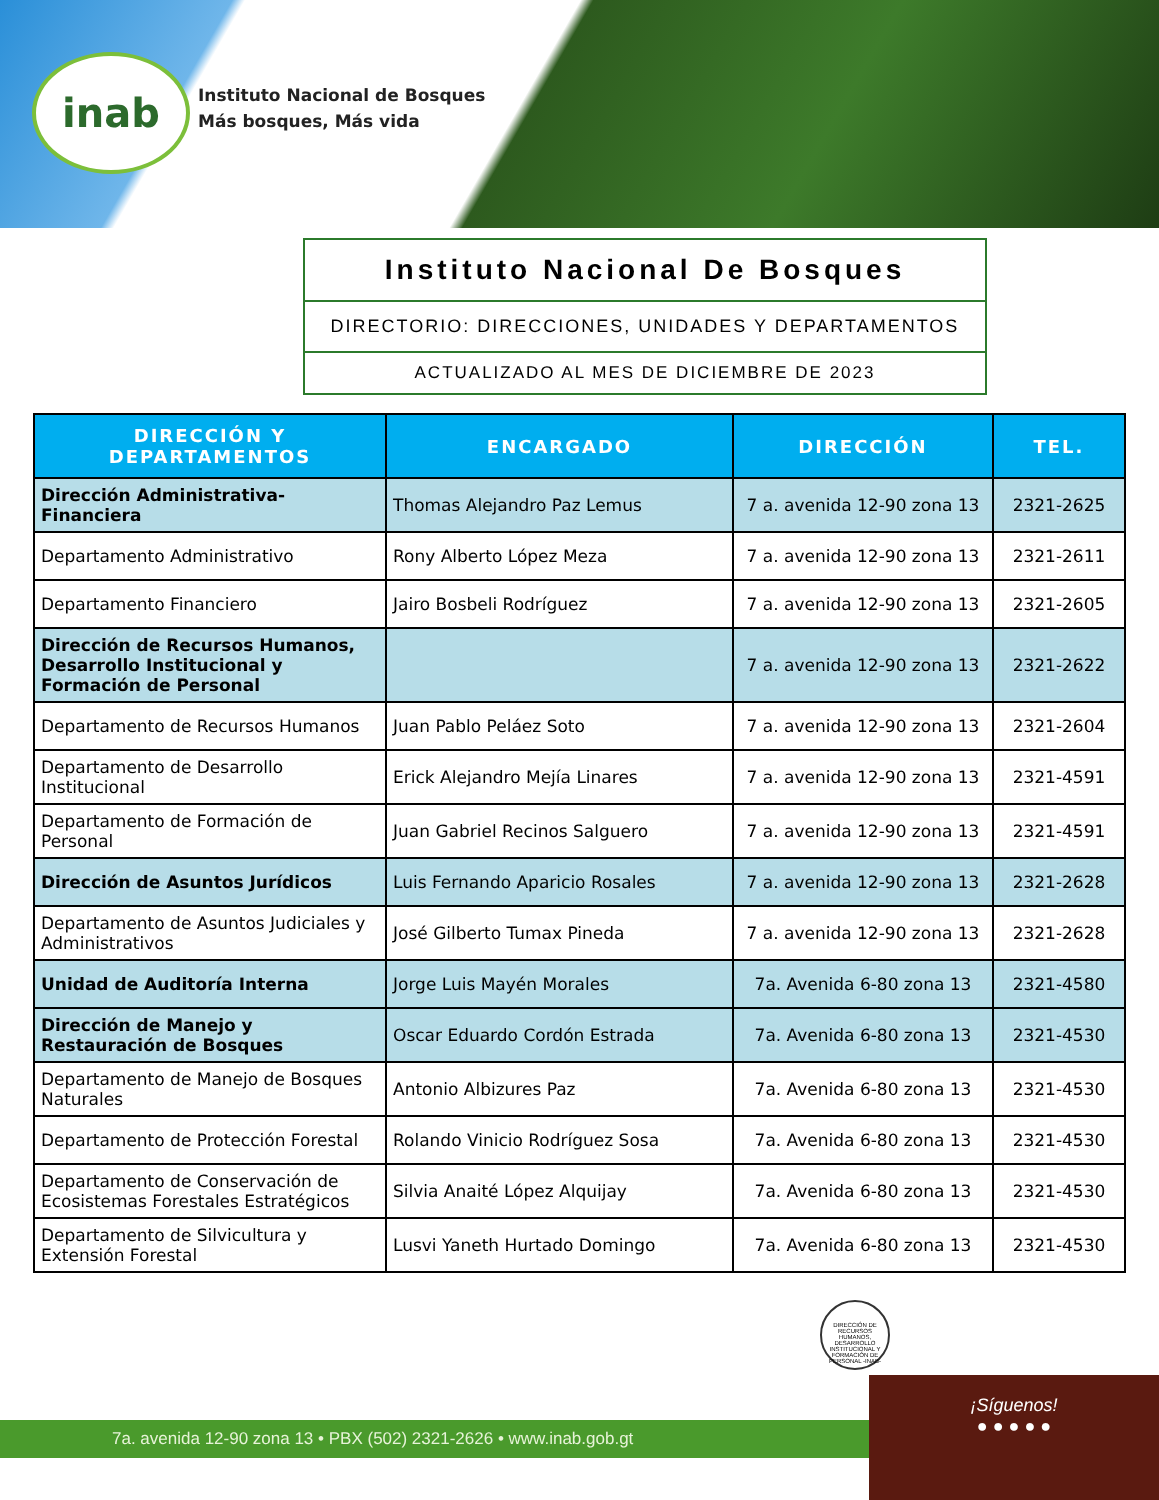inab
Instituto Nacional de Bosques
Más bosques, Más vida
Instituto Nacional De Bosques
DIRECTORIO: DIRECCIONES, UNIDADES Y DEPARTAMENTOS
ACTUALIZADO AL MES DE DICIEMBRE DE 2023
| DIRECCIÓN Y DEPARTAMENTOS | ENCARGADO | DIRECCIÓN | TEL. |
| --- | --- | --- | --- |
| Dirección Administrativa-Financiera | Thomas Alejandro Paz Lemus | 7 a. avenida 12-90 zona 13 | 2321-2625 |
| Departamento Administrativo | Rony Alberto López Meza | 7 a. avenida 12-90 zona 13 | 2321-2611 |
| Departamento Financiero | Jairo Bosbeli Rodríguez | 7 a. avenida 12-90 zona 13 | 2321-2605 |
| Dirección de Recursos Humanos, Desarrollo Institucional y Formación de Personal | | 7 a. avenida 12-90 zona 13 | 2321-2622 |
| Departamento de Recursos Humanos | Juan Pablo Peláez Soto | 7 a. avenida 12-90 zona 13 | 2321-2604 |
| Departamento de Desarrollo Institucional | Erick Alejandro Mejía Linares | 7 a. avenida 12-90 zona 13 | 2321-4591 |
| Departamento de Formación de Personal | Juan Gabriel Recinos Salguero | 7 a. avenida 12-90 zona 13 | 2321-4591 |
| Dirección de Asuntos Jurídicos | Luis Fernando Aparicio Rosales | 7 a. avenida 12-90 zona 13 | 2321-2628 |
| Departamento de Asuntos Judiciales y Administrativos | José Gilberto Tumax Pineda | 7 a. avenida 12-90 zona 13 | 2321-2628 |
| Unidad de Auditoría Interna | Jorge Luis Mayén Morales | 7a. Avenida 6-80 zona 13 | 2321-4580 |
| Dirección de Manejo y Restauración de Bosques | Oscar Eduardo Cordón Estrada | 7a. Avenida 6-80 zona 13 | 2321-4530 |
| Departamento de Manejo de Bosques Naturales | Antonio Albizures Paz | 7a. Avenida 6-80 zona 13 | 2321-4530 |
| Departamento de Protección Forestal | Rolando Vinicio Rodríguez Sosa | 7a. Avenida 6-80 zona 13 | 2321-4530 |
| Departamento de Conservación de Ecosistemas Forestales Estratégicos | Silvia Anaité López Alquijay | 7a. Avenida 6-80 zona 13 | 2321-4530 |
| Departamento de Silvicultura y Extensión Forestal | Lusvi Yaneth Hurtado Domingo | 7a. Avenida 6-80 zona 13 | 2321-4530 |
DIRECCIÓN DE RECURSOS HUMANOS, DESARROLLO INSTITUCIONAL Y FORMACIÓN DE PERSONAL -INAB-
7a. avenida 12-90 zona 13 • PBX (502) 2321-2626 • www.inab.gob.gt
¡Síguenos!
● ● ● ● ●